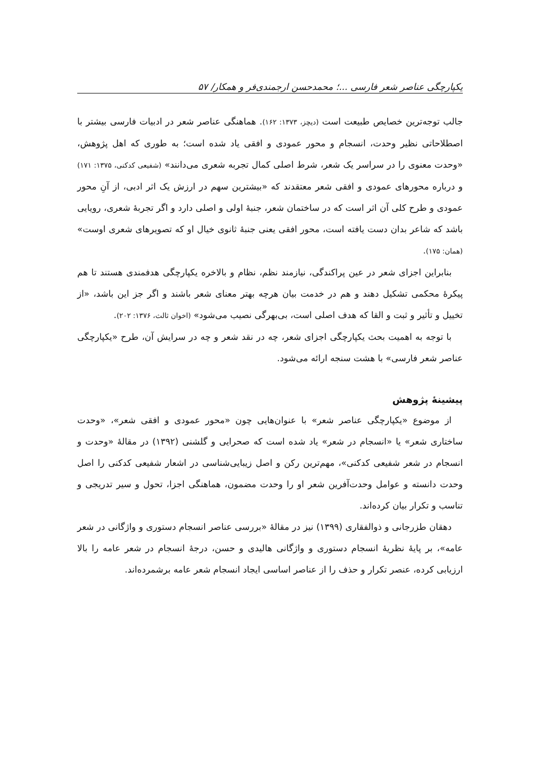یکپارچگی عناصر شعر فارسی ...؛ محمدحسن ارجمندی‌فر و همکار/ ۵۷
جالب توجه‌ترین خصایص طبیعت است (دیچز، ۱۳۷۳: ۱۶۲). هماهنگی عناصر شعر در ادبیات فارسی بیشتر با اصطلاحاتی نظیر وحدت، انسجام و محور عمودی و افقی یاد شده است؛ به طوری که اهل پژوهش، «وحدت معنوی را در سراسر یک شعر، شرط اصلی کمال تجربه شعری می‌دانند» (شفیعی کدکنی، ۱۳۷۵: ۱۷۱) و درباره محورهای عمودی و افقی شعر معتقدند که «بیشترین سهم در ارزش یک اثر ادبی، از آنِ محور عمودی و طرح کلی آن اثر است که در ساختمان شعر، جنبۀ اولی و اصلی دارد و اگر تجربۀ شعری، رویایی باشد که شاعر بدان دست یافته است، محور افقی یعنی جنبۀ ثانوی خیال او که تصویرهای شعری اوست» (همان: ۱۷۵).
بنابراین اجزای شعر در عین پراکندگی، نیازمند نظم، نظام و بالاخره یکپارچگی هدفمندی هستند تا هم پیکرۀ محکمی تشکیل دهند و هم در خدمت بیان هرچه بهتر معنای شعر باشند و اگر جز این باشد، «از تخییل و تأثیر و ثبت و القا که هدف اصلی است، بی‌بهرگی نصیب می‌شود» (اخوان ثالث، ۱۳۷۶: ۲۰۲).
با توجه به اهمیت بحث یکپارچگی اجزای شعر، چه در نقد شعر و چه در سرایش آن، طرح «یکپارچگی عناصر شعر فارسی» با هشت سنجه ارائه می‌شود.
پیشینۀ پژوهش
از موضوع «یکپارچگی عناصر شعر» با عنوان‌هایی چون «محور عمودی و افقی شعر»، «وحدت ساختاری شعر» یا «انسجام در شعر» یاد شده است که صحرایی و گلشنی (۱۳۹۲) در مقالۀ «وحدت و انسجام در شعر شفیعی کدکنی»، مهم‌ترین رکن و اصل زیبایی‌شناسی در اشعار شفیعی کدکنی را اصل وحدت دانسته و عوامل وحدت‌آفرین شعر او را وحدت مضمون، هماهنگی اجزا، تحول و سیر تدریجی و تناسب و تکرار بیان کرده‌اند.
دهقان طزرجانی و ذوالفقاری (۱۳۹۹) نیز در مقالۀ «بررسی عناصر انسجام دستوری و واژگانی در شعر عامه»، بر پایۀ نظریۀ انسجام دستوری و واژگانی هالیدی و حسن، درجۀ انسجام در شعر عامه را بالا ارزیابی کرده، عنصر تکرار و حذف را از عناصر اساسی ایجاد انسجام شعر عامه برشمرده‌اند.